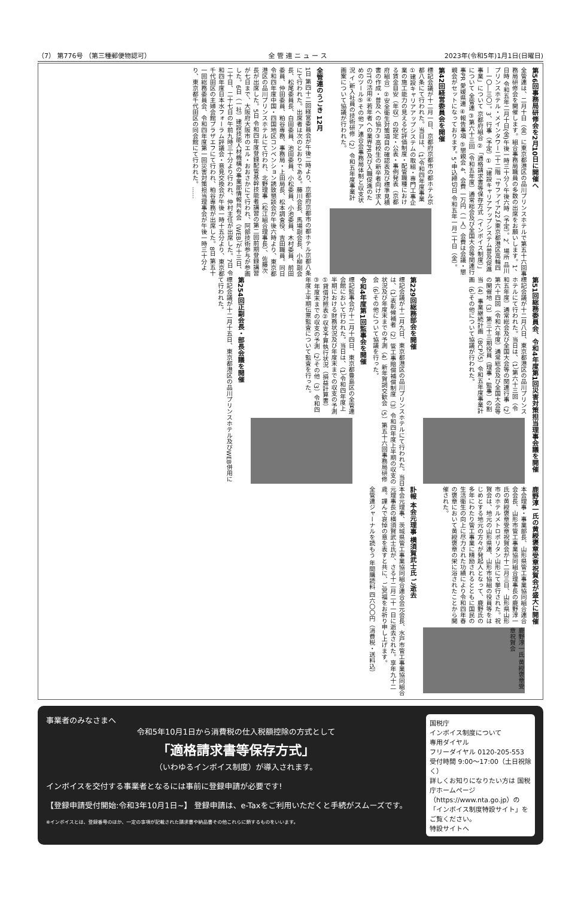（7） 第776号 （第三種郵便物認可） 全 管 連 ニ ュ ー ス 2023年(令和5年)1月1日(日曜日)
第56回事務局研修会を2月10日に開催へ
全管連は、二月十日（金）に東京都港区の品川プリンスホテルで第五十六回事務局研修会を開催します。組合事務局職員の多数の出席をお願いします。1、日時 令和五年二月十日(金)午後一時三十分～午後六時（予定）。2、場所 品川プリンスホテル・メインタワー二十二階「サファイア22」（東京都港区高輪四―一〇―三〇）。3、行事（予定）①「建設キャリアアップシステム普及促進事業」について 京都府組合 ②「適格請求書等保存方式（インボイス制度）」について 全管連 ③第六十三回（令和五年度）通常総会及び全国大会等関連行事PR 愛媛県連 ④報告事項 ⑤懇親会 4、会費 一万円（一人）会費は会議・懇親会がセットになっております。5、申込締切日 令和五年一月二十日（金）。
第42回経営委員会を開催
標記会議が十二月一日、京都府京都市の都ホテル京都八条にて行われた。当日は、（1）令和四年度事業①建設キャリアアップシステムの取組・専門工事企業の施工能力の見える化評価制度・配管職種における賃金目安（年収）の設定・公表・事例発表（京都府組合）②安全衛生対策項目の確認表及び標準見積書の作成・普及への協力③高校生の新卒者向け求人のITの活用④若年者への業界PR及び入職促進のためのツール⑤その他 ア.連合会事務局体制と収支状況 イ.新入社員の技術研修（2）令和五年度事業計画案について協議が行われた。
全管連のうごき 12月
1日 第四十二回経営委員会が午後二時より、京都府京都市の都ホテル京都八条にて行われた。出席者は次のとおりである。藤川会長、馬場副会長、小柳副会長、松尾委員長、白田委員、池田委員、小松委員、小池委員、木村委員、前田委員、仲田委員、粕谷専務、事務局・上田局長、松本調査役、吉田職員。同日 令和四年度中国・四国地区コンベンション誘致懇談会が午後六時より、東京都港区の品川プリンスホテルにて行われ、北野理事（松江組合理事長）、佐藤次長が出席した。5日 令和四年度登録配管基幹技能者講習の第二回前期登録講習が七日まで、大阪府大阪市のエル・おおさかにて行われ、阿部技術参与が参画した。6日（一社）建設技能人材機構の事業部情報共有会（WEB）が十三日、二十日、二十七日の午前九時三十分より行われ、仲村主任が出席した。7日 令和四年度日本水フォーラム評議会・意見交換会が午後一時十五分より、東京都千代田区の主婦会館プラザエフにて行われ、粕谷専務が出席した。8日 第五十一回総務委員会、令和四年度第一回災害対策担当理事会が午後一時三十分より、東京都千代田区の同会館にて行われた。……
第51回総務委員会、令和4年度第1回災害対策担当理事会議を開催
標記会議が十二月八日、東京都港区の品川プリンスホテルにて行われた。当日は、（1）第六十三回（令和五年度）通常総会及び全国大会等の関連行事（2）第六十四回（令和六年度）通常総会及び全国大会等の開催地（3）第三十三期役員（理事・監事）の割当（4）事業継続計画（BCP）（5）令和五年度事業計画（6）その他について協議が行われた。
第229回総務部会を開催
標記会議が十二月九日、東京都港区の品川プリンスホテルにて行われた。当日は、（1）表彰候補者（2）管工事賠償補償制度（3）令和四年度上半期の収支の状況及び年度末までの予測（4）新年賀詞交歓会（5）第五十六回事務局研修会（6）その他について協議を行った。
令和4年度第1回監事会を開催
標記監事会が十二月十四日、東京都豊島区の全管連会館において行われた。当日は、（1）令和四年度上半期における財務状況及び年度末までの収支の予測①貸借対照表②収支予算執行状況（損益計算書）③年度末までの収支の予測（2）その他（3）令和四年度上半期伝票監査について監査を行った。
第254回正副会長・部長会議を開催
標記会議が十二月十五日、東京都港区の品川プリンスホテル及びWEB併用にて行われた。
鹿野淳一氏の黄綬褒章受章祝賀会が盛大に開催
鹿野淳一氏 黄綬褒章受章祝賀会
本会理事・事業部長、山形県管工事業協同組合連合会会長、山形市管工事業協同組合理事長の鹿野淳一氏の黄綬褒章受章祝賀会が十二月三日、山形県山形市のホテルメトロポリタン山形にて挙行された。祝賀会は、地元の山形県連、山形市協組の役員等をはじめとする地元の方々が発起人となって、鹿野氏の多年にわたり管工事業に精励されるとともに国民の生活衛生の向上に尽力された功績により令和四年春の褒章において黄綬褒章の栄に浴されたことから開催された。
訃報 本会元理事 横須賀武士氏 ご逝去
本会元理事、茨城県管工事業協同組合連合会元会長、水戸市管工事業協同組合元理事長の横須賀武士氏が、さる十二月二十一日に逝去された。享年九十二歳。謹んで哀悼の意を表すと共に、ご冥福をお祈り申し上げます。
全管連ジャーナルを読もう 年間購読料 四六〇〇円（消費税・送料込）
国税庁
インボイス制度について
専用ダイヤル
フリーダイヤル 0120-205-553
受付時間 9:00～17:00（土日祝除く）
詳しくお知りになりたい方は 国税庁ホームページ（https://www.nta.go.jp）の「インボイス制度特設サイト」をご覧ください。
特設サイトへ
事業者のみなさまへ
令和5年10月1日から消費税の仕入税額控除の方式として
「適格請求書等保存方式」
（いわゆるインボイス制度）が導入されます。
インボイスを交付する事業者となるには事前に登録申請が必要です!
【登録申請受付開始:令和3年10月1日~】 登録申請は、e-Taxをご利用いただくと手続がスムーズです。
※インボイスとは、登録番号のほか、一定の事項が記載された請求書や納品書その他これらに類するものをいいます。